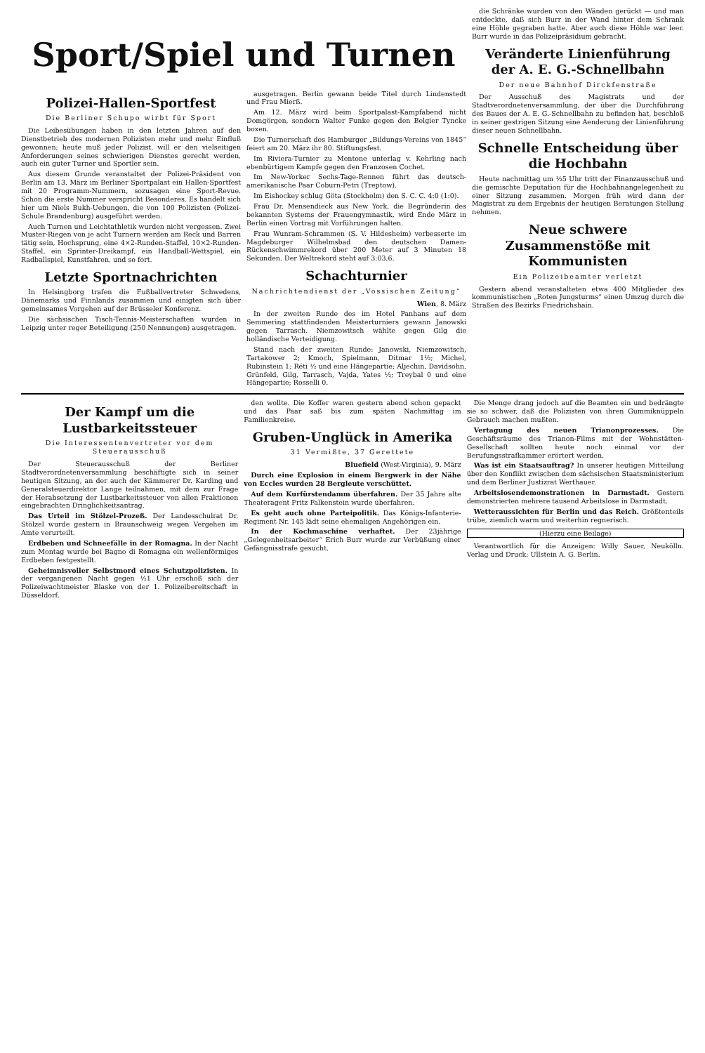Sport/Spiel und Turnen
Polizei-Hallen-Sportfest
Die Berliner Schupo wirbt für Sport
Die Leibesübungen haben in den letzten Jahren auf den Dienstbetrieb des modernen Polizisten mehr und mehr Einfluß gewonnen; heute muß jeder Polizist, will er den vielseitigen Anforderungen seines schwierigen Dienstes gerecht werden, auch ein guter Turner und Sportler sein.
Aus diesem Grunde veranstaltet der Polizei-Präsident von Berlin am 13. März im Berliner Sportpalast ein Hallen-Sportfest mit 20 Programm-Nummern, sozusagen eine Sport-Revue. Schon die erste Nummer verspricht Besonderes. Es handelt sich hier um Niels Bukh-Uebungen, die von 100 Polizisten (Polizei-Schule Brandenburg) ausgeführt werden.
Auch Turnen und Leichtathletik wurden nicht vergessen. Zwei Muster-Riegen von je acht Turnern werden am Reck und Barren tätig sein, Hochsprung, eine 4×2-Runden-Staffel, 10×2-Runden-Staffel, ein Sprinter-Dreikampf, ein Handball-Wettspiel, ein Radballspiel, Kunstfahren, und so fort.
Letzte Sportnachrichten
In Helsingborg trafen die Fußballvertreter Schwedens, Dänemarks und Finnlands zusammen und einigten sich über gemeinsames Vorgehen auf der Brüsseler Konferenz.
Die sächsischen Tisch-Tennis-Meisterschaften wurden in Leipzig unter reger Beteiligung (250 Nennungen) ausgetragen.
ausgetragen. Berlin gewann beide Titel durch Lindenstedt und Frau Mierß.
Am 12. März wird beim Sportpalast-Kampfabend nicht Domgörgen, sondern Walter Funke gegen den Belgier Tyncke boxen.
Die Turnerschaft des Hamburger „Bildungs-Vereins von 1845“ feiert am 20. März ihr 80. Stiftungsfest.
Im Riviera-Turnier zu Mentone unterlag v. Kehrling nach ebenbürtigem Kampfe gegen den Franzosen Cochet.
Im New-Yorker Sechs-Tage-Rennen führt das deutsch-amerikanische Paar Coburn-Petri (Treptow).
Im Eishockey schlug Göta (Stockholm) den S. C. C. 4:0 (1:0).
Frau Dr. Mensendieck aus New York, die Begründerin des bekannten Systems der Frauengymnastik, wird Ende März in Berlin einen Vortrag mit Vorführungen halten.
Frau Wunram-Schrammen (S. V. Hildesheim) verbesserte im Magdeburger Wilhelmsbad den deutschen Damen-Rückenschwimmrekord über 200 Meter auf 3 Minuten 18 Sekunden. Der Weltrekord steht auf 3:03,6.
Schachturnier
Nachrichtendienst der „Vossischen Zeitung“
Wien, 8. März
In der zweiten Runde des im Hotel Panhans auf dem Semmering stattfindenden Meisterturniers gewann Janowski gegen Tarrasch. Niemzowitsch wählte gegen Gilg die holländische Verteidigung.
Stand nach der zweiten Runde: Janowski, Niemzowitsch, Tartakower 2; Kmoch, Spielmann, Ditmar 1½; Michel, Rubinstein 1; Réti ½ und eine Hängepartie; Aljechin, Davidsohn, Grünfeld, Gilg, Tarrasch, Vajda, Yates ½; Treybal 0 und eine Hängepartie; Rosselli 0.
die Schränke wurden von den Wänden gerückt — und man entdeckte, daß sich Burr in der Wand hinter dem Schrank eine Höhle gegraben hatte. Aber auch diese Höhle war leer. Burr wurde in das Polizeipräsidium gebracht.
Veränderte Linienführung der A. E. G.-Schnellbahn
Der neue Bahnhof Dirckfenstraße
Der Ausschuß des Magistrats und der Stadtverordnetenversammlung, der über die Durchführung des Baues der A. E. G.-Schnellbahn zu befinden hat, beschloß in seiner gestrigen Sitzung eine Aenderung der Linienführung dieser neuen Schnellbahn.
Schnelle Entscheidung über die Hochbahn
Heute nachmittag um ½5 Uhr tritt der Finanzausschuß und die gemischte Deputation für die Hochbahnangelegenheit zu einer Sitzung zusammen. Morgen früh wird dann der Magistrat zu dem Ergebnis der heutigen Beratungen Stellung nehmen.
Neue schwere Zusammenstöße mit Kommunisten
Ein Polizeibeamter verletzt
Gestern abend veranstalteten etwa 400 Mitglieder des kommunistischen „Roten Jungsturms“ einen Umzug durch die Straßen des Bezirks Friedrichshain.
Der Kampf um die Lustbarkeitssteuer
Die Interessentenvertreter vor dem Steuerausschuß
Der Steuerausschuß der Berliner Stadtverordnetenversammlung beschäftigte sich in seiner heutigen Sitzung, an der auch der Kämmerer Dr. Karding und Generalsteuerdirektor Lange teilnahmen, mit dem zur Frage der Herabsetzung der Lustbarkeitssteuer von allen Fraktionen eingebrachten Dringlichkeitsantrag.
Das Urteil im Stölzel-Prozeß. Der Landesschulrat Dr. Stölzel wurde gestern in Braunschweig wegen Vergehen im Amte verurteilt.
Erdbeben und Schneefälle in der Romagna. In der Nacht zum Montag wurde bei Bagno di Romagna ein wellenförmiges Erdbeben festgestellt.
Geheimnisvoller Selbstmord eines Schutzpolizisten. In der vergangenen Nacht gegen ½1 Uhr erschoß sich der Polizeiwachtmeister Blaske von der 1. Polizeibereitschaft in Düsseldorf.
den wollte. Die Koffer waren gestern abend schon gepackt und das Paar saß bis zum späten Nachmittag im Familienkreise.
Gruben-Unglück in Amerika
31 Vermißte, 37 Gerettete
Bluefield (West-Virginia), 9. März
Durch eine Explosion in einem Bergwerk in der Nähe von Eccles wurden 28 Bergleute verschüttet.
Auf dem Kurfürstendamm überfahren. Der 35 Jahre alte Theateragent Fritz Falkenstein wurde überfahren.
Es geht auch ohne Parteipolitik. Das Königs-Infanterie-Regiment Nr. 145 lädt seine ehemaligen Angehörigen ein.
In der Kochmaschine verhaftet. Der 23jährige „Gelegenheitsarbeiter“ Erich Burr wurde zur Verbüßung einer Gefängnisstrafe gesucht.
Die Menge drang jedoch auf die Beamten ein und bedrängte sie so schwer, daß die Polizisten von ihren Gummiknüppeln Gebrauch machen mußten.
Vertagung des neuen Trianonprozesses. Die Geschäftsräume des Trianon-Films mit der Wohnstätten-Gesellschaft sollten heute noch einmal vor der Berufungsstrafkammer erörtert werden.
Was ist ein Staatsauftrag? In unserer heutigen Mitteilung über den Konflikt zwischen dem sächsischen Staatsministerium und dem Berliner Justizrat Werthauer.
Arbeitslosendemonstrationen in Darmstadt. Gestern demonstrierten mehrere tausend Arbeitslose in Darmstadt.
Wetteraussichten für Berlin und das Reich. Größtenteils trübe, ziemlich warm und weiterhin regnerisch.
(Hierzu eine Beilage)
Verantwortlich für die Anzeigen: Willy Sauer, Neukölln. Verlag und Druck: Ullstein A. G. Berlin.